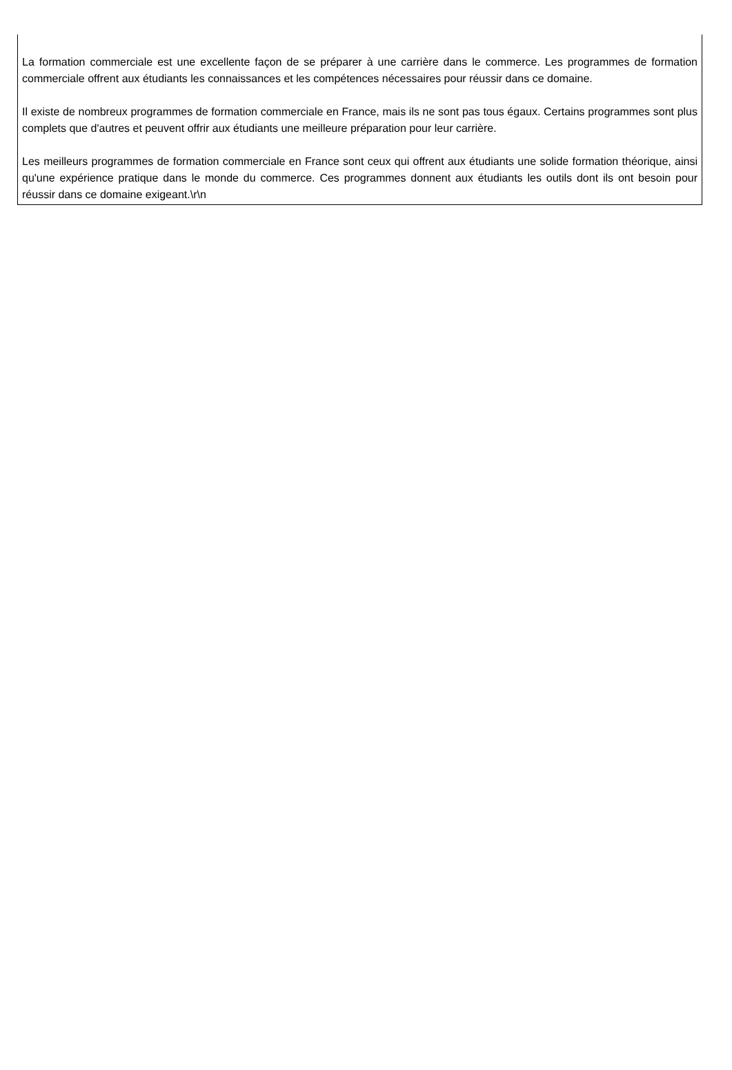La formation commerciale est une excellente façon de se préparer à une carrière dans le commerce. Les programmes de formation commerciale offrent aux étudiants les connaissances et les compétences nécessaires pour réussir dans ce domaine.
Il existe de nombreux programmes de formation commerciale en France, mais ils ne sont pas tous égaux. Certains programmes sont plus complets que d'autres et peuvent offrir aux étudiants une meilleure préparation pour leur carrière.
Les meilleurs programmes de formation commerciale en France sont ceux qui offrent aux étudiants une solide formation théorique, ainsi qu'une expérience pratique dans le monde du commerce. Ces programmes donnent aux étudiants les outils dont ils ont besoin pour réussir dans ce domaine exigeant.\r\n